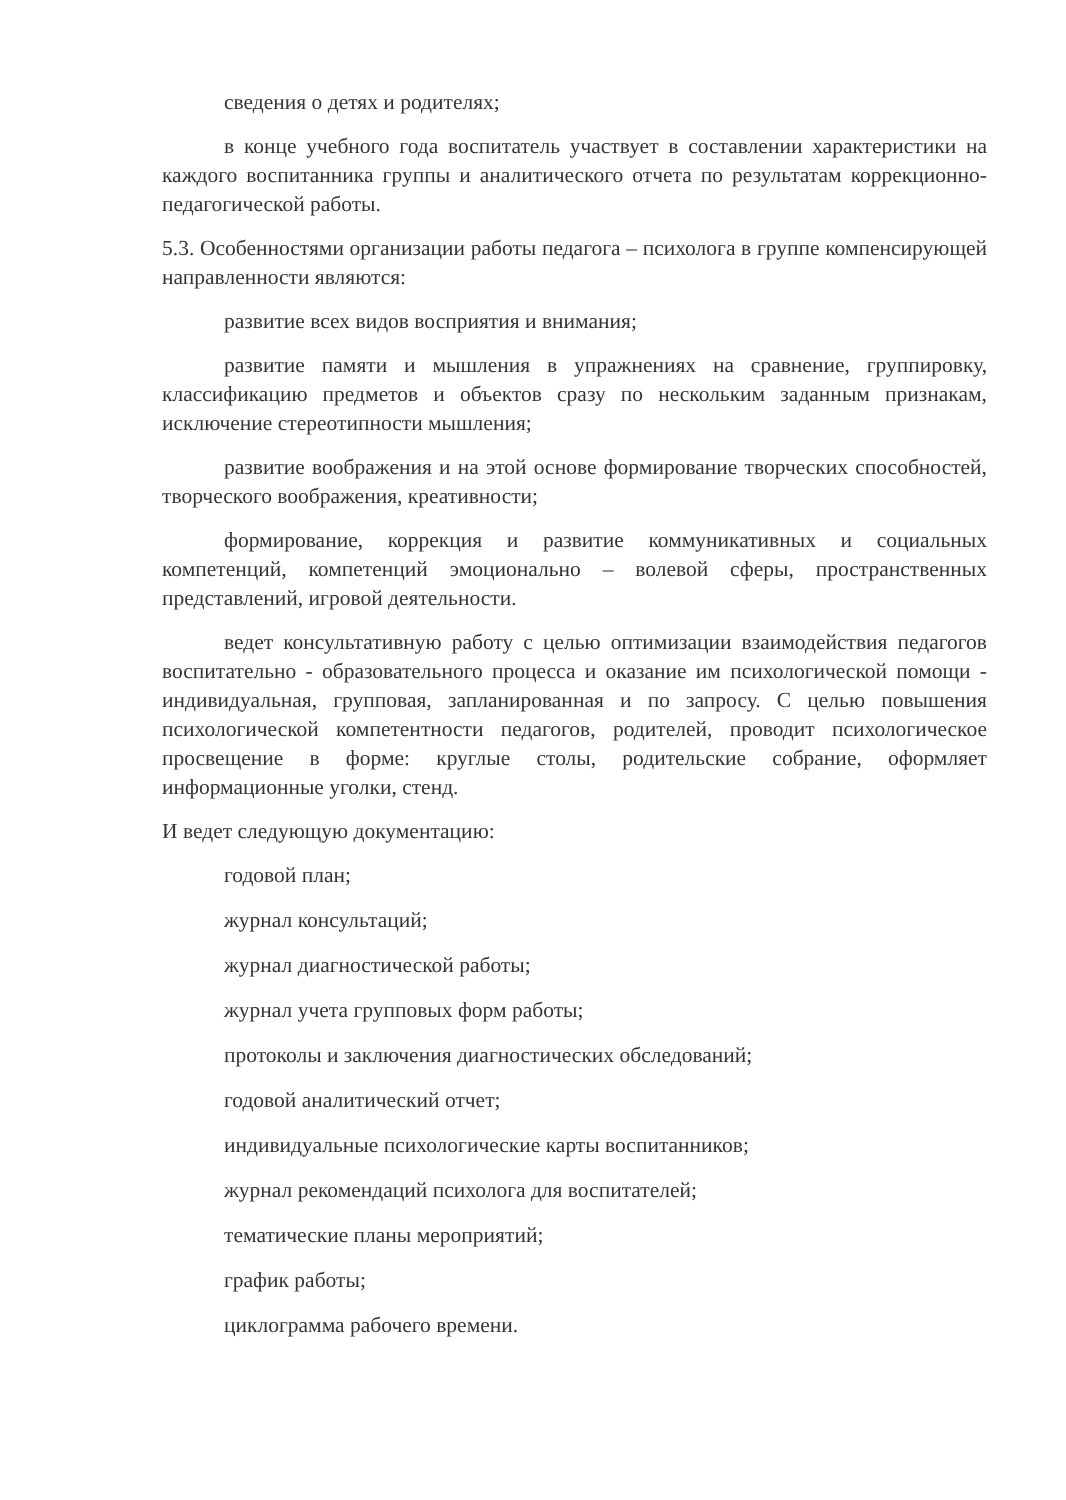сведения о детях и родителях;
в конце учебного года воспитатель участвует в составлении характеристики на каждого воспитанника группы и аналитического отчета по результатам коррекционно-педагогической работы.
5.3. Особенностями организации работы педагога – психолога в группе компенсирующей направленности являются:
развитие всех видов восприятия и внимания;
развитие памяти и мышления в упражнениях на сравнение, группировку, классификацию предметов и объектов сразу по нескольким заданным признакам, исключение стереотипности мышления;
развитие воображения и на этой основе формирование творческих способностей, творческого воображения, креативности;
формирование, коррекция и развитие коммуникативных и социальных компетенций, компетенций эмоционально – волевой сферы, пространственных представлений, игровой деятельности.
ведет консультативную работу с целью оптимизации взаимодействия педагогов воспитательно - образовательного процесса и оказание им психологической помощи - индивидуальная, групповая, запланированная и по запросу. С целью повышения психологической компетентности педагогов, родителей, проводит психологическое просвещение в форме: круглые столы, родительские собрание, оформляет информационные уголки, стенд.
И ведет следующую документацию:
годовой план;
журнал консультаций;
журнал диагностической работы;
журнал учета групповых форм работы;
протоколы и заключения диагностических обследований;
годовой аналитический отчет;
индивидуальные психологические карты воспитанников;
журнал рекомендаций психолога для воспитателей;
тематические планы мероприятий;
график работы;
циклограмма рабочего времени.